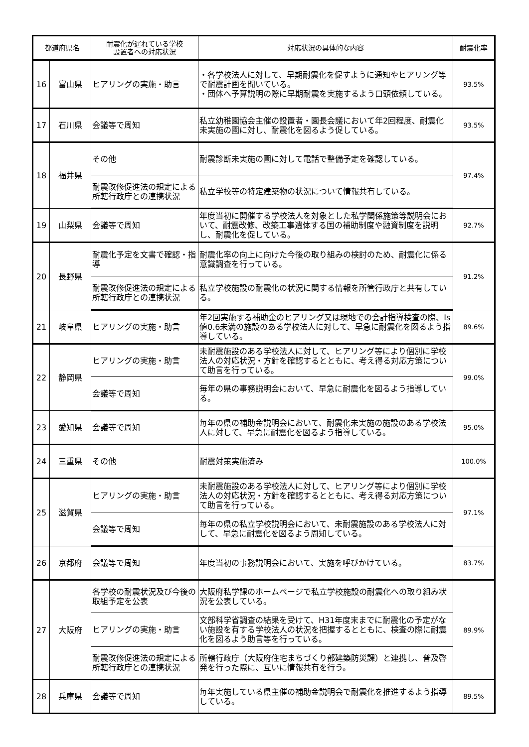| 都道府県名 | | 耐震化が遅れている学校 設置者への対応状況 | 対応状況の具体的な内容 | 耐震化率 |
| --- | --- | --- | --- | --- |
| 16 | 富山県 | ヒアリングの実施・助言 | ・各学校法人に対して、早期耐震化を促すように通知やヒアリング等で耐震計画を聞いている。 ・団体へ予算説明の際に早期耐震を実施するよう口頭依頼している。 | 93.5% |
| 17 | 石川県 | 会議等で周知 | 私立幼稚園協会主催の設置者・園長会議において年2回程度、耐震化未実施の園に対し、耐震化を図るよう促している。 | 93.5% |
| 18 | 福井県 | その他 | 耐震診断未実施の園に対して電話で整備予定を確認している。 | 97.4% |
| | | 耐震改修促進法の規定による所轄行政庁との連携状況 | 私立学校等の特定建築物の状況について情報共有している。 | |
| 19 | 山梨県 | 会議等で周知 | 年度当初に開催する学校法人を対象とした私学関係施策等説明会において、耐震改修、改築工事遺体する国の補助制度や融資制度を説明し、耐震化を促している。 | 92.7% |
| 20 | 長野県 | 耐震化予定を文書で確認・指導 | 耐震化率の向上に向けた今後の取り組みの検討のため、耐震化に係る意識調査を行っている。 | 91.2% |
| | | 耐震改修促進法の規定による所轄行政庁との連携状況 | 私立学校施設の耐震化の状況に関する情報を所管行政庁と共有している。 | |
| 21 | 岐阜県 | ヒアリングの実施・助言 | 年2回実施する補助金のヒアリング又は現地での会計指導検査の際、Is値0.6未満の施設のある学校法人に対して、早急に耐震化を図るよう指導している。 | 89.6% |
| 22 | 静岡県 | ヒアリングの実施・助言 | 未耐震施設のある学校法人に対して、ヒアリング等により個別に学校法人の対応状況・方針を確認するとともに、考え得る対応方策について助言を行っている。 | 99.0% |
| | | 会議等で周知 | 毎年の県の事務説明会において、早急に耐震化を図るよう指導している。 | |
| 23 | 愛知県 | 会議等で周知 | 毎年の県の補助金説明会において、耐震化未実施の施設のある学校法人に対して、早急に耐震化を図るよう指導している。 | 95.0% |
| 24 | 三重県 | その他 | 耐震対策実施済み | 100.0% |
| 25 | 滋賀県 | ヒアリングの実施・助言 | 未耐震施設のある学校法人に対して、ヒアリング等により個別に学校法人の対応状況・方針を確認するとともに、考え得る対応方策について助言を行っている。 | 97.1% |
| | | 会議等で周知 | 毎年の県の私立学校説明会において、未耐震施設のある学校法人に対して、早急に耐震化を図るよう周知している。 | |
| 26 | 京都府 | 会議等で周知 | 年度当初の事務説明会において、実施を呼びかけている。 | 83.7% |
| 27 | 大阪府 | 各学校の耐震状況及び今後の取組予定を公表 | 大阪府私学課のホームページで私立学校施設の耐震化への取り組み状況を公表している。 | 89.9% |
| | | ヒアリングの実施・助言 | 文部科学省調査の結果を受けて、H31年度末までに耐震化の予定がない施設を有する学校法人の状況を把握するとともに、検査の際に耐震化を図るよう助言等を行っている。 | |
| | | 耐震改修促進法の規定による所轄行政庁との連携状況 | 所轄行政庁（大阪府住宅まちづくり部建築防災課）と連携し、普及啓発を行った際に、互いに情報共有を行う。 | |
| 28 | 兵庫県 | 会議等で周知 | 毎年実施している県主催の補助金説明会で耐震化を推進するよう指導している。 | 89.5% |